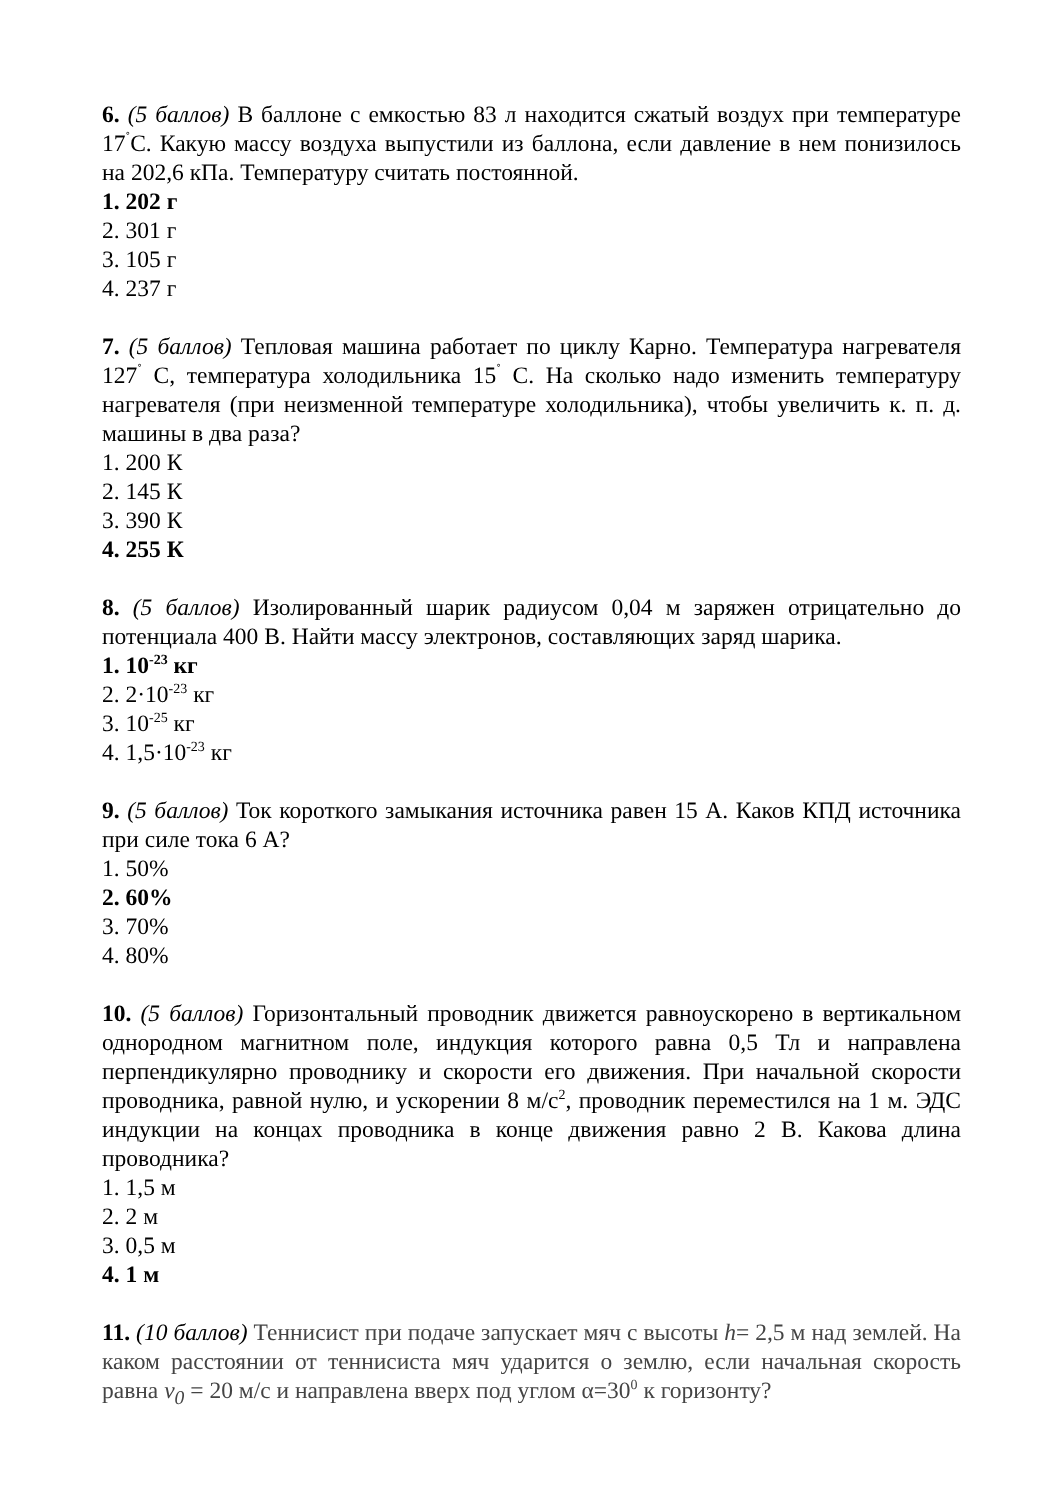6. (5 баллов) В баллоне с емкостью 83 л находится сжатый воздух при температуре 17<sup>˚</sup>С. Какую массу воздуха выпустили из баллона, если давление в нем понизилось на 202,6 кПа. Температуру считать постоянной.
1. 202 г
2. 301 г
3. 105 г
4. 237 г
7. (5 баллов) Тепловая машина работает по циклу Карно. Температура нагревателя 127<sup>˚</sup> С, температура холодильника 15<sup>˚</sup> С. На сколько надо изменить температуру нагревателя (при неизменной температуре холодильника), чтобы увеличить к. п. д. машины в два раза?
1. 200 К
2. 145 К
3. 390 К
4. 255 К
8. (5 баллов) Изолированный шарик радиусом 0,04 м заряжен отрицательно до потенциала 400 В. Найти массу электронов, составляющих заряд шарика.
1. 10<sup>-23</sup> кг
2. 2·10<sup>-23</sup> кг
3. 10<sup>-25</sup> кг
4. 1,5·10<sup>-23</sup> кг
9. (5 баллов) Ток короткого замыкания источника равен 15 А. Каков КПД источника при силе тока 6 А?
1. 50%
2. 60%
3. 70%
4. 80%
10. (5 баллов) Горизонтальный проводник движется равноускорено в вертикальном однородном магнитном поле, индукция которого равна 0,5 Тл и направлена перпендикулярно проводнику и скорости его движения. При начальной скорости проводника, равной нулю, и ускорении 8 м/с<sup>2</sup>, проводник переместился на 1 м. ЭДС индукции на концах проводника в конце движения равно 2 В. Какова длина проводника?
1. 1,5 м
2. 2 м
3. 0,5 м
4. 1 м
11. (10 баллов) Теннисист при подаче запускает мяч с высоты h= 2,5 м над землей. На каком расстоянии от теннисиста мяч ударится о землю, если начальная скорость равна v<sub>0</sub> = 20 м/с и направлена вверх под углом α=30<sup>0</sup> к горизонту?